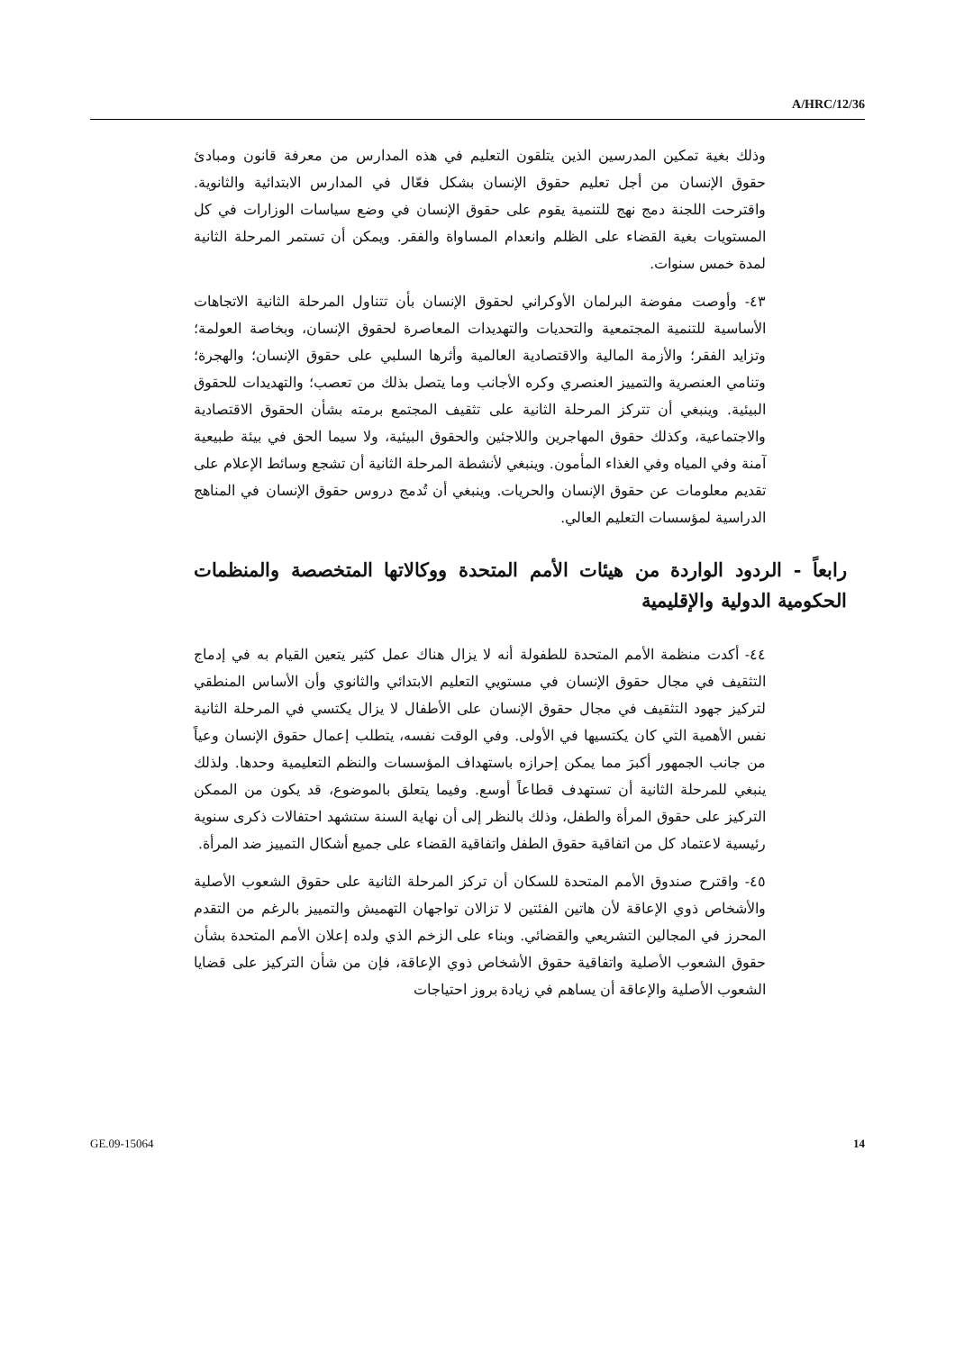A/HRC/12/36
وذلك بغية تمكين المدرسين الذين يتلقون التعليم في هذه المدارس من معرفة قانون ومبادئ حقوق الإنسان من أجل تعليم حقوق الإنسان بشكل فعّال في المدارس الابتدائية والثانوية. واقترحت اللجنة دمج نهج للتنمية يقوم على حقوق الإنسان في وضع سياسات الوزارات في كل المستويات بغية القضاء على الظلم وانعدام المساواة والفقر. ويمكن أن تستمر المرحلة الثانية لمدة خمس سنوات.
٤٣- وأوصت مفوضة البرلمان الأوكراني لحقوق الإنسان بأن تتناول المرحلة الثانية الاتجاهات الأساسية للتنمية المجتمعية والتحديات والتهديدات المعاصرة لحقوق الإنسان، وبخاصة العولمة؛ وتزايد الفقر؛ والأزمة المالية والاقتصادية العالمية وأثرها السلبي على حقوق الإنسان؛ والهجرة؛ وتنامي العنصرية والتمييز العنصري وكره الأجانب وما يتصل بذلك من تعصب؛ والتهديدات للحقوق البيئية. وينبغي أن تتركز المرحلة الثانية على تثقيف المجتمع برمته بشأن الحقوق الاقتصادية والاجتماعية، وكذلك حقوق المهاجرين واللاجئين والحقوق البيئية، ولا سيما الحق في بيئة طبيعية آمنة وفي المياه وفي الغذاء المأمون. وينبغي لأنشطة المرحلة الثانية أن تشجع وسائط الإعلام على تقديم معلومات عن حقوق الإنسان والحريات. وينبغي أن تُدمج دروس حقوق الإنسان في المناهج الدراسية لمؤسسات التعليم العالي.
رابعاً - الردود الواردة من هيئات الأمم المتحدة ووكالاتها المتخصصة والمنظمات الحكومية الدولية والإقليمية
٤٤- أكدت منظمة الأمم المتحدة للطفولة أنه لا يزال هناك عمل كثير يتعين القيام به في إدماج التثقيف في مجال حقوق الإنسان في مستويي التعليم الابتدائي والثانوي وأن الأساس المنطقي لتركيز جهود التثقيف في مجال حقوق الإنسان على الأطفال لا يزال يكتسي في المرحلة الثانية نفس الأهمية التي كان يكتسيها في الأولى. وفي الوقت نفسه، يتطلب إعمال حقوق الإنسان وعياً من جانب الجمهور أكبرَ مما يمكن إحرازه باستهداف المؤسسات والنظم التعليمية وحدها. ولذلك ينبغي للمرحلة الثانية أن تستهدف قطاعاً أوسع. وفيما يتعلق بالموضوع، قد يكون من الممكن التركيز على حقوق المرأة والطفل، وذلك بالنظر إلى أن نهاية السنة ستشهد احتفالات ذكرى سنوية رئيسية لاعتماد كل من اتفاقية حقوق الطفل واتفاقية القضاء على جميع أشكال التمييز ضد المرأة.
٤٥- واقترح صندوق الأمم المتحدة للسكان أن تركز المرحلة الثانية على حقوق الشعوب الأصلية والأشخاص ذوي الإعاقة لأن هاتين الفئتين لا تزالان تواجهان التهميش والتمييز بالرغم من التقدم المحرز في المجالين التشريعي والقضائي. وبناء على الزخم الذي ولده إعلان الأمم المتحدة بشأن حقوق الشعوب الأصلية واتفاقية حقوق الأشخاص ذوي الإعاقة، فإن من شأن التركيز على قضايا الشعوب الأصلية والإعاقة أن يساهم في زيادة بروز احتياجات
GE.09-15064 14